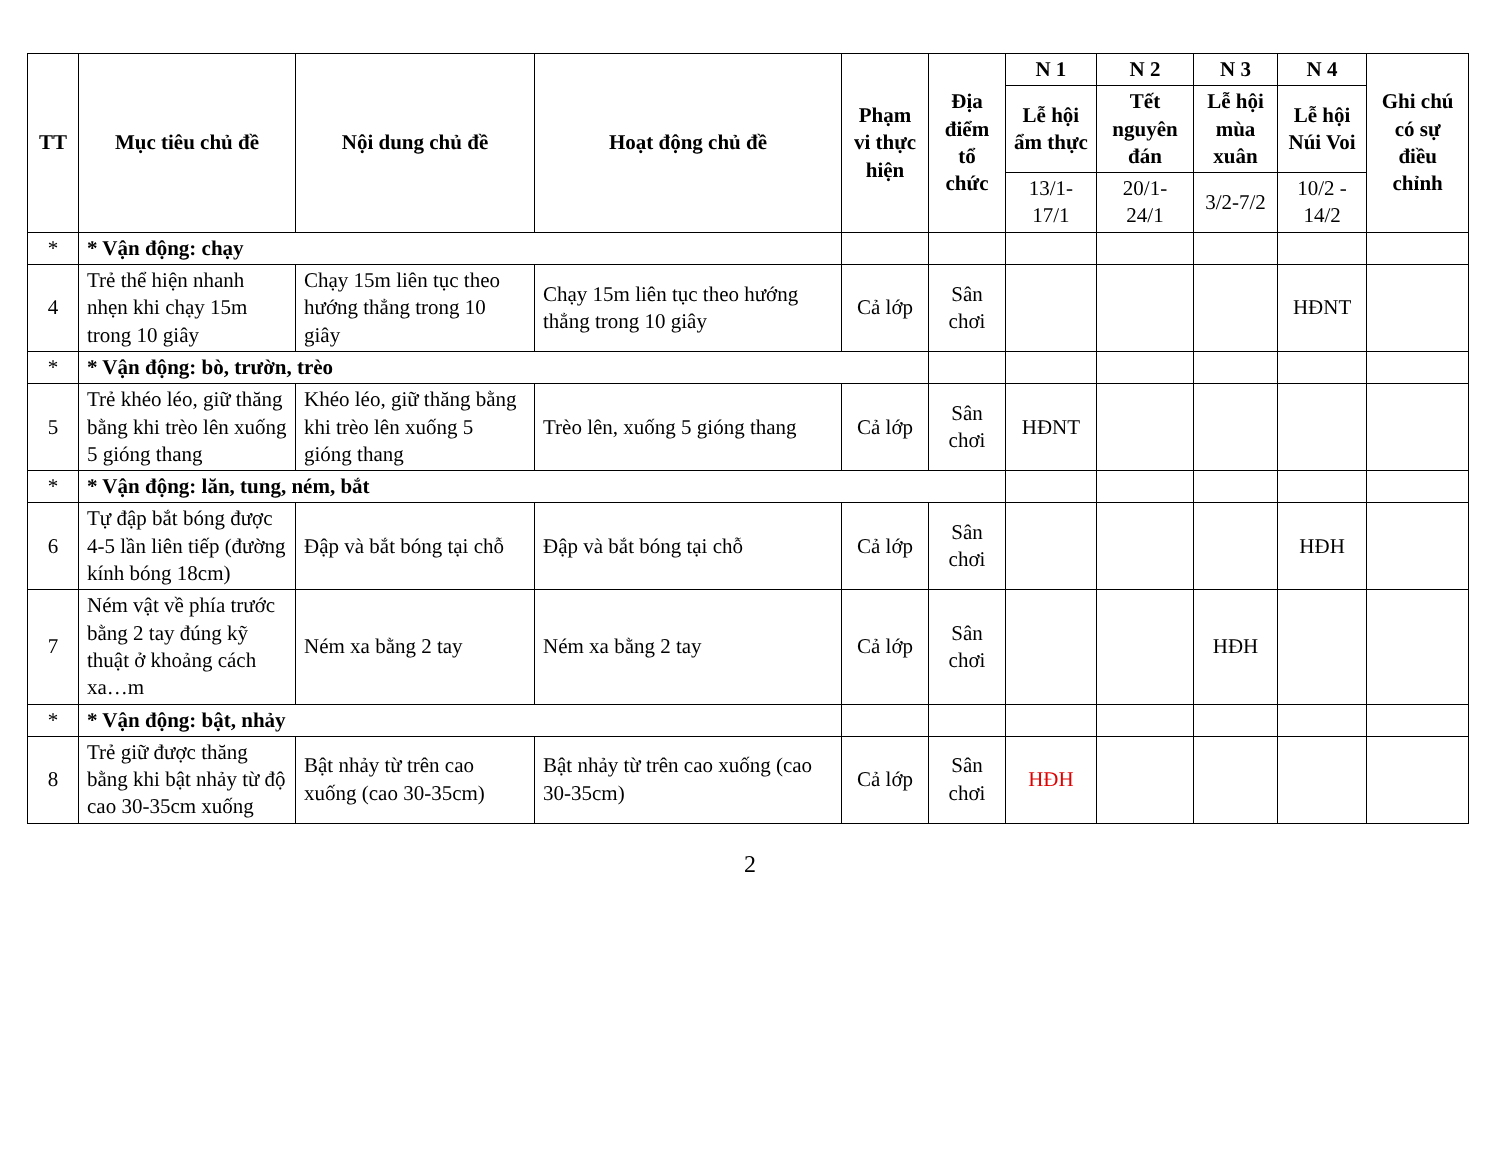| TT | Mục tiêu chủ đề | Nội dung chủ đề | Hoạt động chủ đề | Phạm vi thực hiện | Địa điểm tổ chức | N 1 | N 2 | N 3 | N 4 | Ghi chú có sự điều chỉnh |
| --- | --- | --- | --- | --- | --- | --- | --- | --- | --- | --- |
| | | | | | | Lễ hội ẩm thực | Tết nguyên đán | Lễ hội mùa xuân | Lễ hội Núi Voi | |
| | | | | | | 13/1-17/1 | 20/1-24/1 | 3/2-7/2 | 10/2 - 14/2 | |
| * | * Vận động: chạy | | | | | | | | | |
| 4 | Trẻ thể hiện nhanh nhẹn khi chạy 15m trong 10 giây | Chạy 15m liên tục theo hướng thẳng trong 10 giây | Chạy 15m liên tục theo hướng thẳng trong 10 giây | Cả lớp | Sân chơi | | | | HĐNT | |
| * | * Vận động: bò, trườn, trèo | | | | | | | | | |
| 5 | Trẻ khéo léo, giữ thăng bằng khi trèo lên xuống 5 gióng thang | Khéo léo, giữ thăng bằng khi trèo lên xuống 5 gióng thang | Trèo lên, xuống 5 gióng thang | Cả lớp | Sân chơi | HĐNT | | | | |
| * | * Vận động: lăn, tung, ném, bắt | | | | | | | | | |
| 6 | Tự đập bắt bóng được 4-5 lần liên tiếp (đường kính bóng 18cm) | Đập và bắt bóng tại chỗ | Đập và bắt bóng tại chỗ | Cả lớp | Sân chơi | | | | HĐH | |
| 7 | Ném vật về phía trước bằng 2 tay đúng kỹ thuật ở khoảng cách xa…m | Ném xa bằng 2 tay | Ném xa bằng 2 tay | Cả lớp | Sân chơi | | | HĐH | | |
| * | * Vận động: bật, nhảy | | | | | | | | | |
| 8 | Trẻ giữ được thăng bằng khi bật nhảy từ độ cao 30-35cm xuống | Bật nhảy từ trên cao xuống (cao 30-35cm) | Bật nhảy từ trên cao xuống (cao 30-35cm) | Cả lớp | Sân chơi | HĐH | | | | |
2